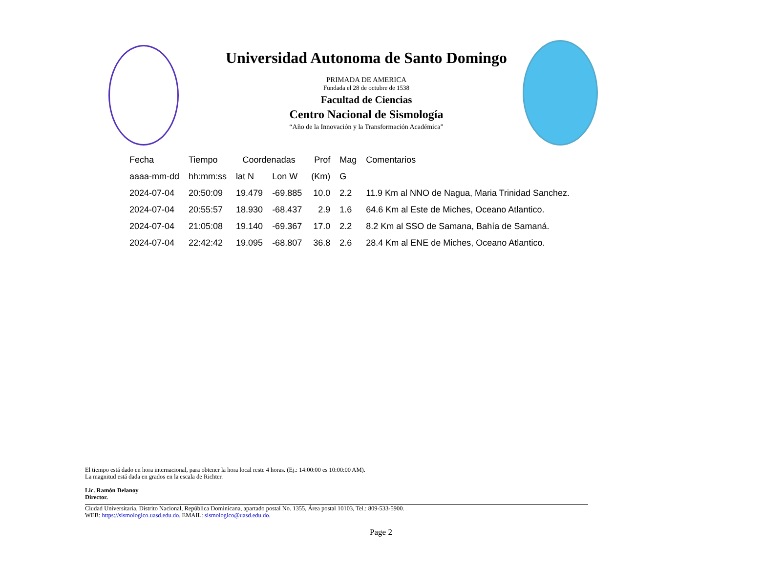Universidad Autonoma de Santo Domingo
PRIMADA DE AMERICA
Fundada el 28 de octubre de 1538
Facultad de Ciencias
Centro Nacional de Sismología
“Año de la Innovación y la Transformación Académica”
| Fecha | Tiempo | Coordenadas | | Prof | Mag | Comentarios |
| --- | --- | --- | --- | --- | --- | --- |
| aaaa-mm-dd | hh:mm:ss | lat N | Lon W | (Km) | G | |
| 2024-07-04 | 20:50:09 | 19.479 | -69.885 | 10.0 | 2.2 | 11.9 Km al NNO de Nagua, Maria Trinidad Sanchez. |
| 2024-07-04 | 20:55:57 | 18.930 | -68.437 | 2.9 | 1.6 | 64.6 Km al Este de Miches, Oceano Atlantico. |
| 2024-07-04 | 21:05:08 | 19.140 | -69.367 | 17.0 | 2.2 | 8.2 Km al SSO de Samana, Bahía de Samaná. |
| 2024-07-04 | 22:42:42 | 19.095 | -68.807 | 36.8 | 2.6 | 28.4 Km al ENE de Miches, Oceano Atlantico. |
El tiempo está dado en hora internacional, para obtener la hora local reste 4 horas. (Ej.: 14:00:00 es 10:00:00 AM).
La magnitud está dada en grados en la escala de Richter.
Lic. Ramón Delanoy
Director.
Ciudad Universitaria, Distrito Nacional, República Dominicana, apartado postal No. 1355, Área postal 10103, Tel.: 809-533-5900.
WEB: https://sismologico.uasd.edu.do. EMAIL: sismologico@uasd.edu.do.
Page 2